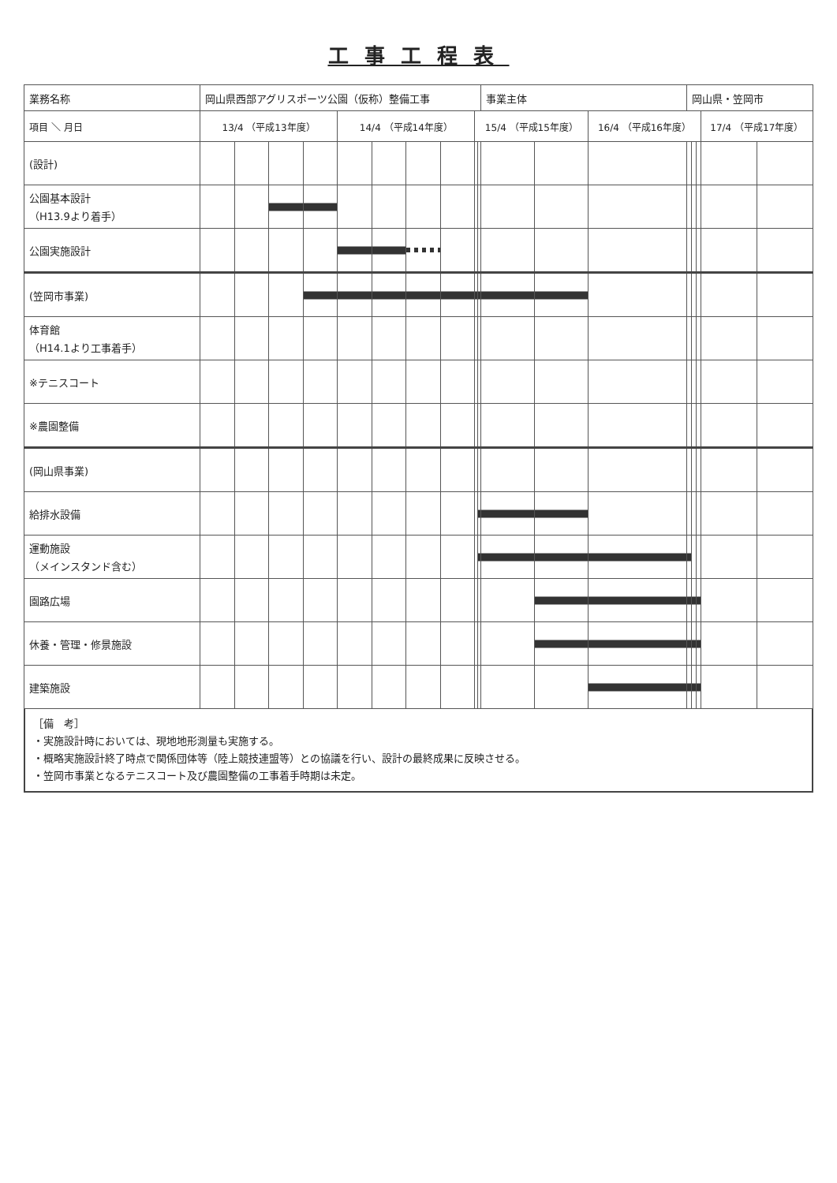工事工程表
| 業務名称 | 岡山県西部アグリスポーツ公園（仮称）整備工事 | | | | | | | | | | 事業主体 | | | 岡山県・笠岡市 | | | | |
| 項目 ＼ 月日 | 13/4 （平成13年度） | | | | 14/4 （平成14年度） | | | | 15/4 （平成15年度） | | | | 16/4 （平成16年度） | | | | 17/4 （平成17年度） | |
| (設計) | | | | | | | | | | | | | | | | | | |
| 公園基本設計 （H13.9より着手） | | | | | | | | | | | | | | | | | | |
| 公園実施設計 | | | | | | | | | | | | | | | | | | |
| (笠岡市事業) | | | | | | | | | | | | | | | | | | |
| 体育館 （H14.1より工事着手） | | | | | | | | | | | | | | | | | | |
| ※テニスコート | | | | | | | | | | | | | | | | | | |
| ※農園整備 | | | | | | | | | | | | | | | | | | |
| (岡山県事業) | | | | | | | | | | | | | | | | | | |
| 給排水設備 | | | | | | | | | | | | | | | | | | |
| 運動施設 （メインスタンド含む） | | | | | | | | | | | | | | | | | | |
| 園路広場 | | | | | | | | | | | | | | | | | | |
| 休養・管理・修景施設 | | | | | | | | | | | | | | | | | | |
| 建築施設 | | | | | | | | | | | | | | | | | | |
［備　考］
・実施設計時においては、現地地形測量も実施する。
・概略実施設計終了時点で関係団体等（陸上競技連盟等）との協議を行い、設計の最終成果に反映させる。
・笠岡市事業となるテニスコート及び農園整備の工事着手時期は未定。